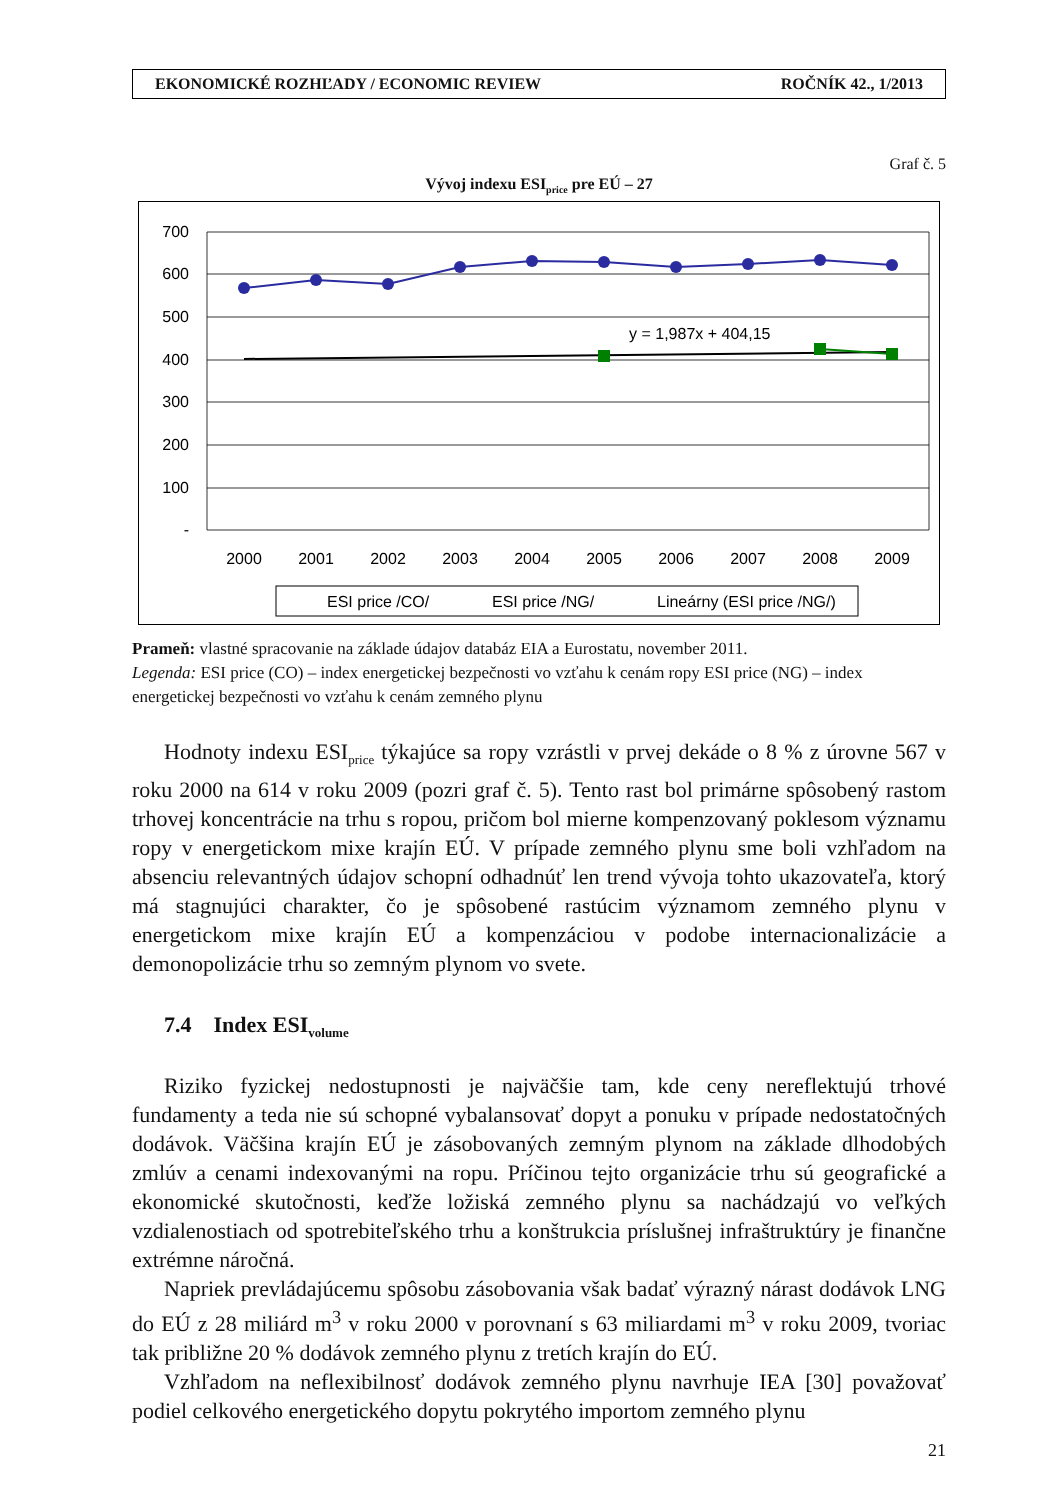EKONOMICKÉ ROZHĽADY / ECONOMIC REVIEW ROČNÍK 42., 1/2013
Graf č. 5
Vývoj indexu ESI<sub>price</sub> pre EÚ – 27
700
600
500
400
300
200
100
-
2000
2001
2002
2003
2004
2005
2006
2007
2008
2009
y = 1,987x + 404,15
ESI price /CO/
ESI price /NG/
Lineárny (ESI price /NG/)
Prameň: vlastné spracovanie na základe údajov databáz EIA a Eurostatu, november 2011.
Legenda: ESI price (CO) – index energetickej bezpečnosti vo vzťahu k cenám ropy ESI price (NG) – index energetickej bezpečnosti vo vzťahu k cenám zemného plynu
Hodnoty indexu ESI<sub>price</sub> týkajúce sa ropy vzrástli v prvej dekáde o 8 % z úrovne 567 v roku 2000 na 614 v roku 2009 (pozri graf č. 5). Tento rast bol primárne spôsobený rastom trhovej koncentrácie na trhu s ropou, pričom bol mierne kompenzovaný poklesom významu ropy v energetickom mixe krajín EÚ. V prípade zemného plynu sme boli vzhľadom na absenciu relevantných údajov schopní odhadnúť len trend vývoja tohto ukazovateľa, ktorý má stagnujúci charakter, čo je spôsobené rastúcim významom zemného plynu v energetickom mixe krajín EÚ a kompenzáciou v podobe internacionalizácie a demonopolizácie trhu so zemným plynom vo svete.
7.4 Index ESI<sub>volume</sub>
Riziko fyzickej nedostupnosti je najväčšie tam, kde ceny nereflektujú trhové fundamenty a teda nie sú schopné vybalansovať dopyt a ponuku v prípade nedostatočných dodávok. Väčšina krajín EÚ je zásobovaných zemným plynom na základe dlhodobých zmlúv a cenami indexovanými na ropu. Príčinou tejto organizácie trhu sú geografické a ekonomické skutočnosti, keďže ložiská zemného plynu sa nachádzajú vo veľkých vzdialenostiach od spotrebiteľského trhu a konštrukcia príslušnej infraštruktúry je finančne extrémne náročná.
Napriek prevládajúcemu spôsobu zásobovania však badať výrazný nárast dodávok LNG do EÚ z 28 miliárd m<sup>3</sup> v roku 2000 v porovnaní s 63 miliardami m<sup>3</sup> v roku 2009, tvoriac tak približne 20 % dodávok zemného plynu z tretích krajín do EÚ.
Vzhľadom na neflexibilnosť dodávok zemného plynu navrhuje IEA [30] považovať podiel celkového energetického dopytu pokrytého importom zemného plynu
21